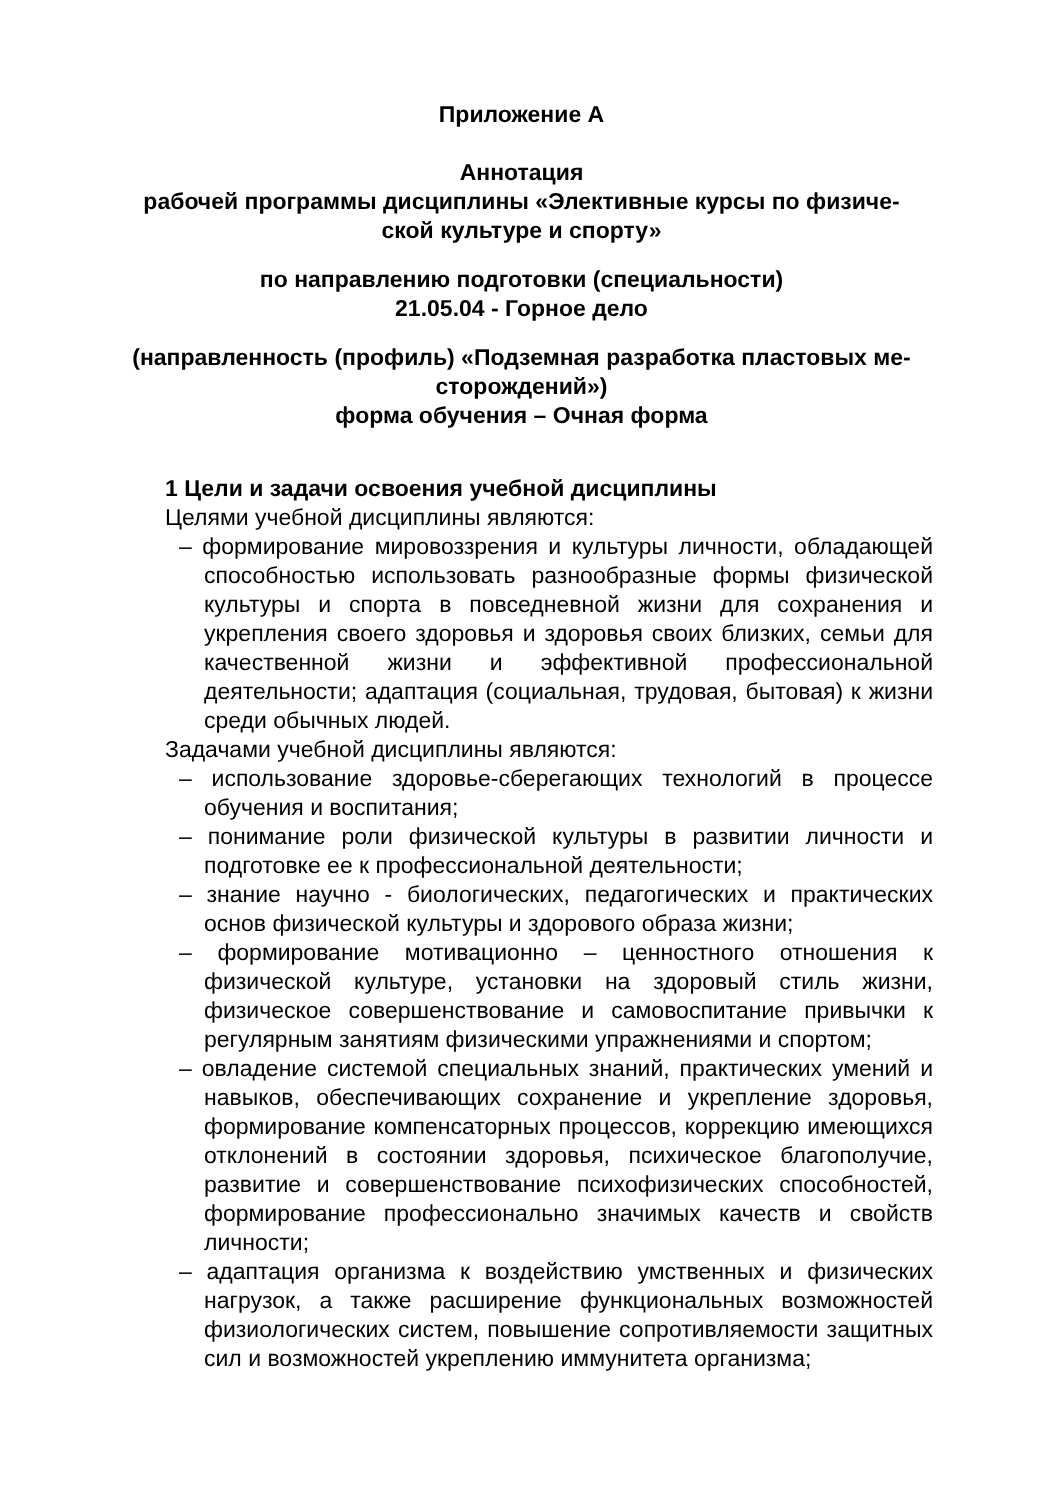Приложение А
Аннотация
рабочей программы дисциплины «Элективные курсы по физиче-
ской культуре и спорту»
по направлению подготовки (специальности)
21.05.04 - Горное дело
(направленность (профиль) «Подземная разработка пластовых ме-
сторождений»)
форма обучения – Очная форма
1 Цели и задачи освоения учебной дисциплины
Целями учебной дисциплины являются:
– формирование мировоззрения и культуры личности, обладающей способностью использовать разнообразные формы физической культуры и спорта в повседневной жизни для сохранения и укрепления своего здоровья и здоровья своих близких, семьи для качественной жизни и эффективной профессиональной деятельности; адаптация (социальная, трудовая, бытовая) к жизни среди обычных людей.
Задачами учебной дисциплины являются:
– использование здоровье-сберегающих технологий в процессе обучения и воспитания;
– понимание роли физической культуры в развитии личности и подготовке ее к профессиональной деятельности;
– знание научно - биологических, педагогических и практических основ физической культуры и здорового образа жизни;
– формирование мотивационно – ценностного отношения к физической культуре, установки на здоровый стиль жизни, физическое совершенствование и самовоспитание привычки к регулярным занятиям физическими упражнениями и спортом;
– овладение системой специальных знаний, практических умений и навыков, обеспечивающих сохранение и укрепление здоровья, формирование компенсаторных процессов, коррекцию имеющихся отклонений в состоянии здоровья, психическое благополучие, развитие и совершенствование психофизических способностей, формирование профессионально значимых качеств и свойств личности;
– адаптация организма к воздействию умственных и физических нагрузок, а также расширение функциональных возможностей физиологических систем, повышение сопротивляемости защитных сил и возможностей укреплению иммунитета организма;